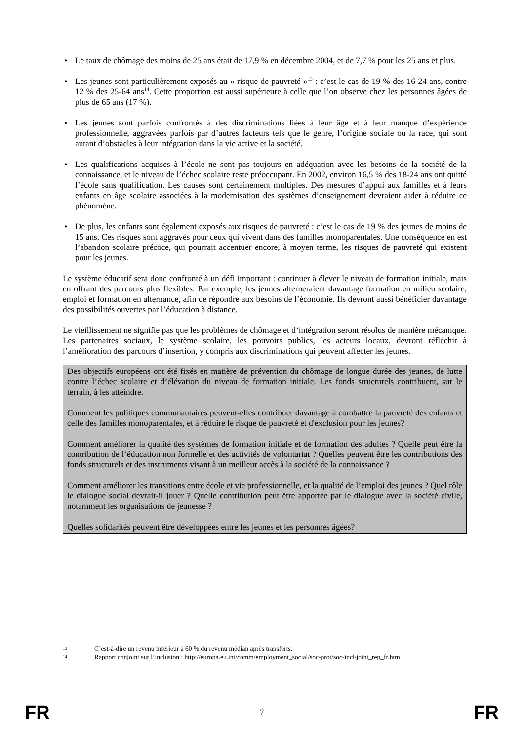• Le taux de chômage des moins de 25 ans était de 17,9 % en décembre 2004, et de 7,7 % pour les 25 ans et plus.
• Les jeunes sont particulièrement exposés au « risque de pauvreté »<sup>13</sup> : c’est le cas de 19 % des 16-24 ans, contre 12 % des 25-64 ans<sup>14</sup>. Cette proportion est aussi supérieure à celle que l’on observe chez les personnes âgées de plus de 65 ans (17 %).
• Les jeunes sont parfois confrontés à des discriminations liées à leur âge et à leur manque d’expérience professionnelle, aggravées parfois par d’autres facteurs tels que le genre, l’origine sociale ou la race, qui sont autant d’obstacles à leur intégration dans la vie active et la société.
• Les qualifications acquises à l’école ne sont pas toujours en adéquation avec les besoins de la société de la connaissance, et le niveau de l’échec scolaire reste préoccupant. En 2002, environ 16,5 % des 18-24 ans ont quitté l’école sans qualification. Les causes sont certainement multiples. Des mesures d’appui aux familles et à leurs enfants en âge scolaire associées à la modernisation des systèmes d’enseignement devraient aider à réduire ce phénomène.
• De plus, les enfants sont également exposés aux risques de pauvreté : c’est le cas de 19 % des jeunes de moins de 15 ans. Ces risques sont aggravés pour ceux qui vivent dans des familles monoparentales. Une conséquence en est l’abandon scolaire précoce, qui pourrait accentuer encore, à moyen terme, les risques de pauvreté qui existent pour les jeunes.
Le système éducatif sera donc confronté à un défi important : continuer à élever le niveau de formation initiale, mais en offrant des parcours plus flexibles. Par exemple, les jeunes alterneraient davantage formation en milieu scolaire, emploi et formation en alternance, afin de répondre aux besoins de l’économie. Ils devront aussi bénéficier davantage des possibilités ouvertes par l’éducation à distance.
Le vieillissement ne signifie pas que les problèmes de chômage et d’intégration seront résolus de manière mécanique. Les partenaires sociaux, le système scolaire, les pouvoirs publics, les acteurs locaux, devront réfléchir à l’amélioration des parcours d’insertion, y compris aux discriminations qui peuvent affecter les jeunes.
Des objectifs européens ont été fixés en matière de prévention du chômage de longue durée des jeunes, de lutte contre l’échec scolaire et d’élévation du niveau de formation initiale. Les fonds structurels contribuent, sur le terrain, à les atteindre.
Comment les politiques communautaires peuvent-elles contribuer davantage à combattre la pauvreté des enfants et celle des familles monoparentales, et à réduire le risque de pauvreté et d'exclusion pour les jeunes?
Comment améliorer la qualité des systèmes de formation initiale et de formation des adultes ? Quelle peut être la contribution de l’éducation non formelle et des activités de volontariat ? Quelles peuvent être les contributions des fonds structurels et des instruments visant à un meilleur accès à la société de la connaissance ?
Comment améliorer les transitions entre école et vie professionnelle, et la qualité de l’emploi des jeunes ? Quel rôle le dialogue social devrait-il jouer ? Quelle contribution peut être apportée par le dialogue avec la société civile, notamment les organisations de jeunesse ?
Quelles solidarités peuvent être développées entre les jeunes et les personnes âgées?
13 C’est-à-dire un revenu inférieur à 60 % du revenu médian après transferts.
14 Rapport conjoint sur l’inclusion : http://europa.eu.int/comm/employment_social/soc-prot/soc-incl/joint_rep_fr.htm
FR 7 FR